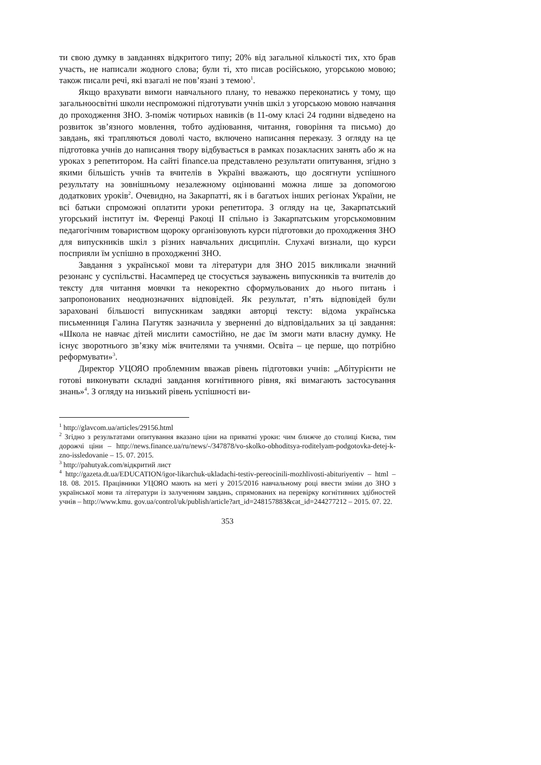ти свою думку в завданнях відкритого типу; 20% від загальної кількості тих, хто брав участь, не написали жодного слова; були ті, хто писав російською, угорською мовою; також писали речі, які взагалі не пов’язані з темою<sup>1</sup>.
Якщо врахувати вимоги навчального плану, то неважко переконатись у тому, що загальноосвітні школи неспроможні підготувати учнів шкіл з угорською мовою навчання до проходження ЗНО. З-поміж чотирьох навиків (в 11-ому класі 24 години відведено на розвиток зв’язного мовлення, тобто аудіювання, читання, говоріння та письмо) до завдань, які трапляються доволі часто, включено написання переказу. З огляду на це підготовка учнів до написання твору відбувається в рамках позакласних занять або ж на уроках з репетитором. На сайті finance.ua представлено результати опитування, згідно з якими більшість учнів та вчителів в Україні вважають, що досягнути успішного результату на зовнішньому незалежному оцінюванні можна лише за допомогою додаткових уроків<sup>2</sup>. Очевидно, на Закарпатті, як і в багатьох інших регіонах України, не всі батьки спроможні оплатити уроки репетитора. З огляду на це, Закарпатський угорський інститут ім. Ференці Ракоці II спільно із Закарпатським угорськомовним педагогічним товариством щороку організовують курси підготовки до проходження ЗНО для випускників шкіл з різних навчальних дисциплін. Слухачі визнали, що курси посприяли їм успішно в проходженні ЗНО.
Завдання з української мови та літератури для ЗНО 2015 викликали значний резонанс у суспільстві. Насамперед це стосується зауважень випускників та вчителів до тексту для читання мовчки та некоректно сформульованих до нього питань і запропонованих неоднозначних відповідей. Як результат, п’ять відповідей були зараховані більшості випускникам завдяки авторці тексту: відома українська письменниця Галина Пагутяк зазначила у зверненні до відповідальних за ці завдання: «Школа не навчає дітей мислити самостійно, не дає їм змоги мати власну думку. Не існує зворотнього зв’язку між вчителями та учнями. Освіта – це перше, що потрібно реформувати»<sup>3</sup>.
Директор УЦОЯО проблемним вважав рівень підготовки учнів: „Абітурієнти не готові виконувати складні завдання когнітивного рівня, які вимагають застосування знань»<sup>4</sup>. З огляду на низький рівень успішності ви-
<sup>1</sup> http://glavcom.ua/articles/29156.html
<sup>2</sup> Згідно з результатами опитування вказано ціни на приватні уроки: чим ближче до столиці Києва, тим дорожчі ціни – http://news.finance.ua/ru/news/-/347878/vo-skolko-obhoditsya-roditelyam-podgotovka-detej-k-zno-issledovanie – 15. 07. 2015.
<sup>3</sup> http://pahutyak.com/відкритий лист
<sup>4</sup> http://gazeta.dt.ua/EDUCATION/igor-likarchuk-ukladachi-testiv-pereocinili-mozhlivosti-abituriyentiv – html – 18. 08. 2015. Працівники УЦОЯО мають на меті у 2015/2016 навчальному році ввести зміни до ЗНО з української мови та літератури із залученням завдань, спрямованих на перевірку когнітивних здібностей учнів – http://www.kmu. gov.ua/control/uk/publish/article?art_id=248157883&cat_id=244277212 – 2015. 07. 22.
353